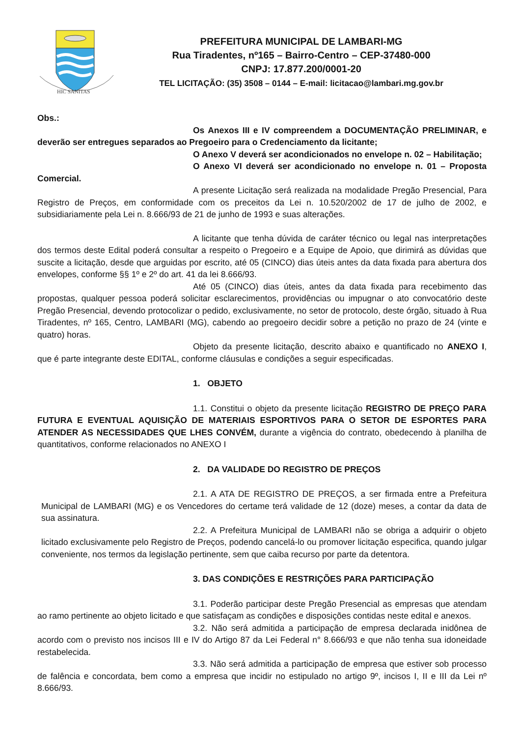HIC SANITAS
PREFEITURA MUNICIPAL DE LAMBARI-MG
Rua Tiradentes, nº165 – Bairro-Centro – CEP-37480-000
CNPJ: 17.877.200/0001-20
TEL LICITAÇÃO: (35) 3508 – 0144 – E-mail: licitacao@lambari.mg.gov.br
Obs.:
Os Anexos III e IV compreendem a DOCUMENTAÇÃO PRELIMINAR, e deverão ser entregues separados ao Pregoeiro para o Credenciamento da licitante;
O Anexo V deverá ser acondicionados no envelope n. 02 – Habilitação;
O Anexo VI deverá ser acondicionado no envelope n. 01 – Proposta Comercial.
A presente Licitação será realizada na modalidade Pregão Presencial, Para Registro de Preços, em conformidade com os preceitos da Lei n. 10.520/2002 de 17 de julho de 2002, e subsidiariamente pela Lei n. 8.666/93 de 21 de junho de 1993 e suas alterações.
A licitante que tenha dúvida de caráter técnico ou legal nas interpretações dos termos deste Edital poderá consultar a respeito o Pregoeiro e a Equipe de Apoio, que dirimirá as dúvidas que suscite a licitação, desde que arguidas por escrito, até 05 (CINCO) dias úteis antes da data fixada para abertura dos envelopes, conforme §§ 1º e 2º do art. 41 da lei 8.666/93.
Até 05 (CINCO) dias úteis, antes da data fixada para recebimento das propostas, qualquer pessoa poderá solicitar esclarecimentos, providências ou impugnar o ato convocatório deste Pregão Presencial, devendo protocolizar o pedido, exclusivamente, no setor de protocolo, deste órgão, situado à Rua Tiradentes, nº 165, Centro, LAMBARI (MG), cabendo ao pregoeiro decidir sobre a petição no prazo de 24 (vinte e quatro) horas.
Objeto da presente licitação, descrito abaixo e quantificado no ANEXO I, que é parte integrante deste EDITAL, conforme cláusulas e condições a seguir especificadas.
1. OBJETO
1.1. Constitui o objeto da presente licitação REGISTRO DE PREÇO PARA FUTURA E EVENTUAL AQUISIÇÃO DE MATERIAIS ESPORTIVOS PARA O SETOR DE ESPORTES PARA ATENDER AS NECESSIDADES QUE LHES CONVÉM, durante a vigência do contrato, obedecendo à planilha de quantitativos, conforme relacionados no ANEXO I
2. DA VALIDADE DO REGISTRO DE PREÇOS
2.1. A ATA DE REGISTRO DE PREÇOS, a ser firmada entre a Prefeitura Municipal de LAMBARI (MG) e os Vencedores do certame terá validade de 12 (doze) meses, a contar da data de sua assinatura.
2.2. A Prefeitura Municipal de LAMBARI não se obriga a adquirir o objeto licitado exclusivamente pelo Registro de Preços, podendo cancelá-lo ou promover licitação especifica, quando julgar conveniente, nos termos da legislação pertinente, sem que caiba recurso por parte da detentora.
3. DAS CONDIÇÕES E RESTRIÇÕES PARA PARTICIPAÇÃO
3.1. Poderão participar deste Pregão Presencial as empresas que atendam ao ramo pertinente ao objeto licitado e que satisfaçam as condições e disposições contidas neste edital e anexos.
3.2. Não será admitida a participação de empresa declarada inidônea de acordo com o previsto nos incisos III e IV do Artigo 87 da Lei Federal n° 8.666/93 e que não tenha sua idoneidade restabelecida.
3.3. Não será admitida a participação de empresa que estiver sob processo de falência e concordata, bem como a empresa que incidir no estipulado no artigo 9º, incisos I, II e III da Lei nº 8.666/93.